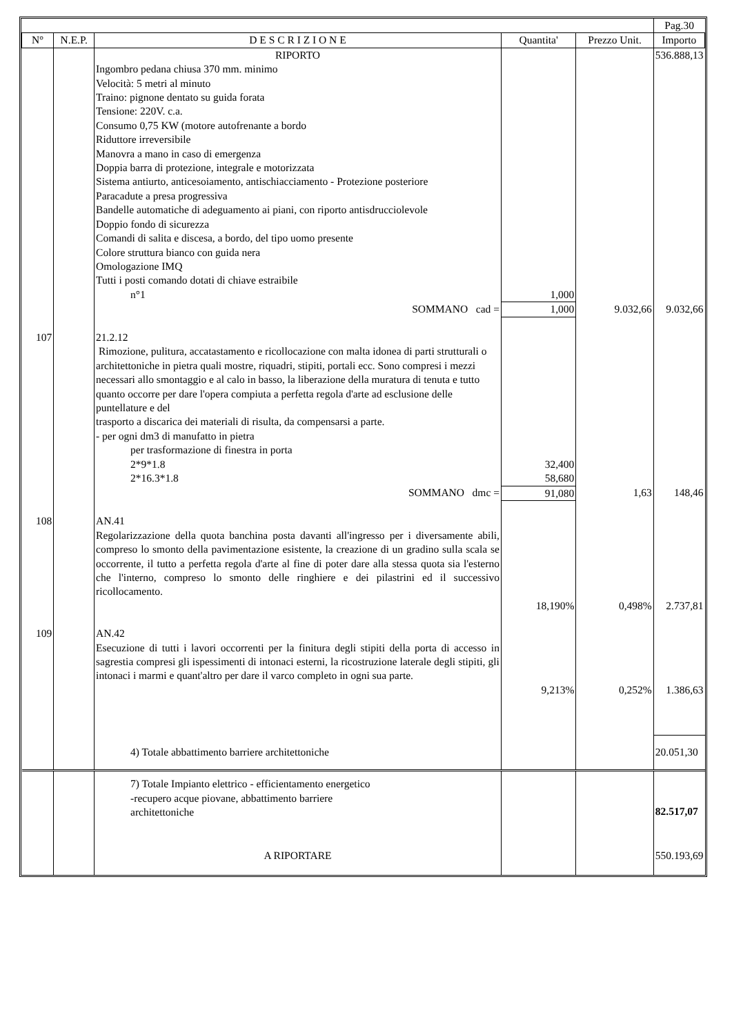| | | | | | Pag.30 |
| N° | N.E.P. | D E S C R I Z I O N E | Quantita' | Prezzo Unit. | Importo |
| | | RIPORTO | | | 536.888,13 |
| | | Ingombro pedana chiusa 370 mm. minimo Velocità: 5 metri al minuto Traino: pignone dentato su guida forata Tensione: 220V. c.a. Consumo 0,75 KW (motore autofrenante a bordo Riduttore irreversibile Manovra a mano in caso di emergenza Doppia barra di protezione, integrale e motorizzata Sistema antiurto, anticesoiamento, antischiacciamento - Protezione posteriore Paracadute a presa progressiva Bandelle automatiche di adeguamento ai piani, con riporto antisdrucciolevole Doppio fondo di sicurezza Comandi di salita e discesa, a bordo, del tipo uomo presente Colore struttura bianco con guida nera Omologazione IMQ Tutti i posti comando dotati di chiave estraibile | | | |
| | | n°1 | 1,000 | | |
| | | SOMMANO cad = | 1,000 | 9.032,66 | 9.032,66 |
| 107 | | 21.2.12 Rimozione, pulitura, accatastamento e ricollocazione con malta idonea di parti strutturali o architettoniche in pietra quali mostre, riquadri, stipiti, portali ecc. Sono compresi i mezzi necessari allo smontaggio e al calo in basso, la liberazione della muratura di tenuta e tutto quanto occorre per dare l'opera compiuta a perfetta regola d'arte ad esclusione delle puntellature e del trasporto a discarica dei materiali di risulta, da compensarsi a parte. - per ogni dm3 di manufatto in pietra | | | |
| | | per trasformazione di finestra in porta | | | |
| | | 2*9*1.8 | 32,400 | | |
| | | 2*16.3*1.8 | 58,680 | | |
| | | SOMMANO dmc = | 91,080 | 1,63 | 148,46 |
| 108 | | AN.41 Regolarizzazione della quota banchina posta davanti all'ingresso per i diversamente abili, compreso lo smonto della pavimentazione esistente, la creazione di un gradino sulla scala se occorrente, il tutto a perfetta regola d'arte al fine di poter dare alla stessa quota sia l'esterno che l'interno, compreso lo smonto delle ringhiere e dei pilastrini ed il successivo ricollocamento. | | | |
| | | | 18,190% | 0,498% | 2.737,81 |
| 109 | | AN.42 Esecuzione di tutti i lavori occorrenti per la finitura degli stipiti della porta di accesso in sagrestia compresi gli ispessimenti di intonaci esterni, la ricostruzione laterale degli stipiti, gli intonaci i marmi e quant'altro per dare il varco completo in ogni sua parte. | | | |
| | | | 9,213% | 0,252% | 1.386,63 |
| | | 4) Totale abbattimento barriere architettoniche | | | 20.051,30 |
| | | 7) Totale Impianto elettrico - efficientamento energetico -recupero acque piovane, abbattimento barriere architettoniche | | | 82.517,07 |
| | | A RIPORTARE | | | 550.193,69 |